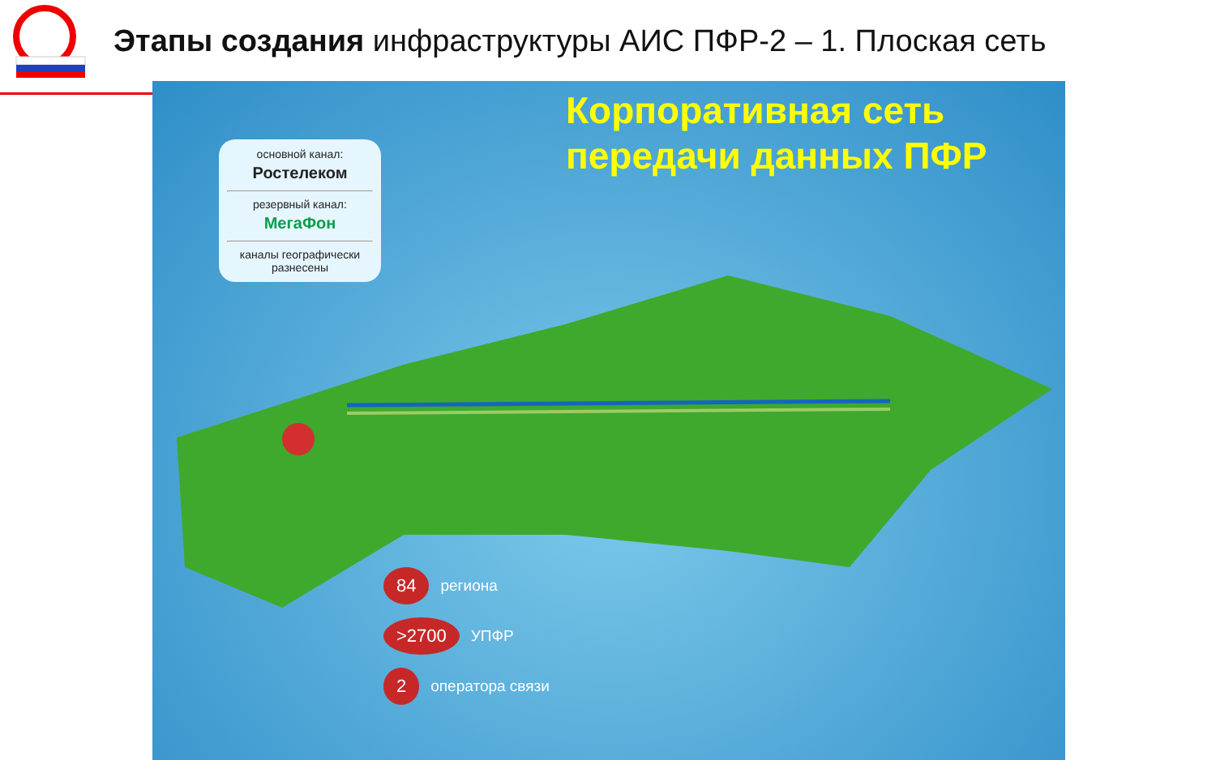Этапы создания инфраструктуры АИС ПФР-2 – 1. Плоская сеть
Корпоративная сеть
передачи данных ПФР
основной канал:
Ростелеком
резервный канал:
МегаФон
каналы географически разнесены
84 региона
>2700 УПФР
2 оператора связи